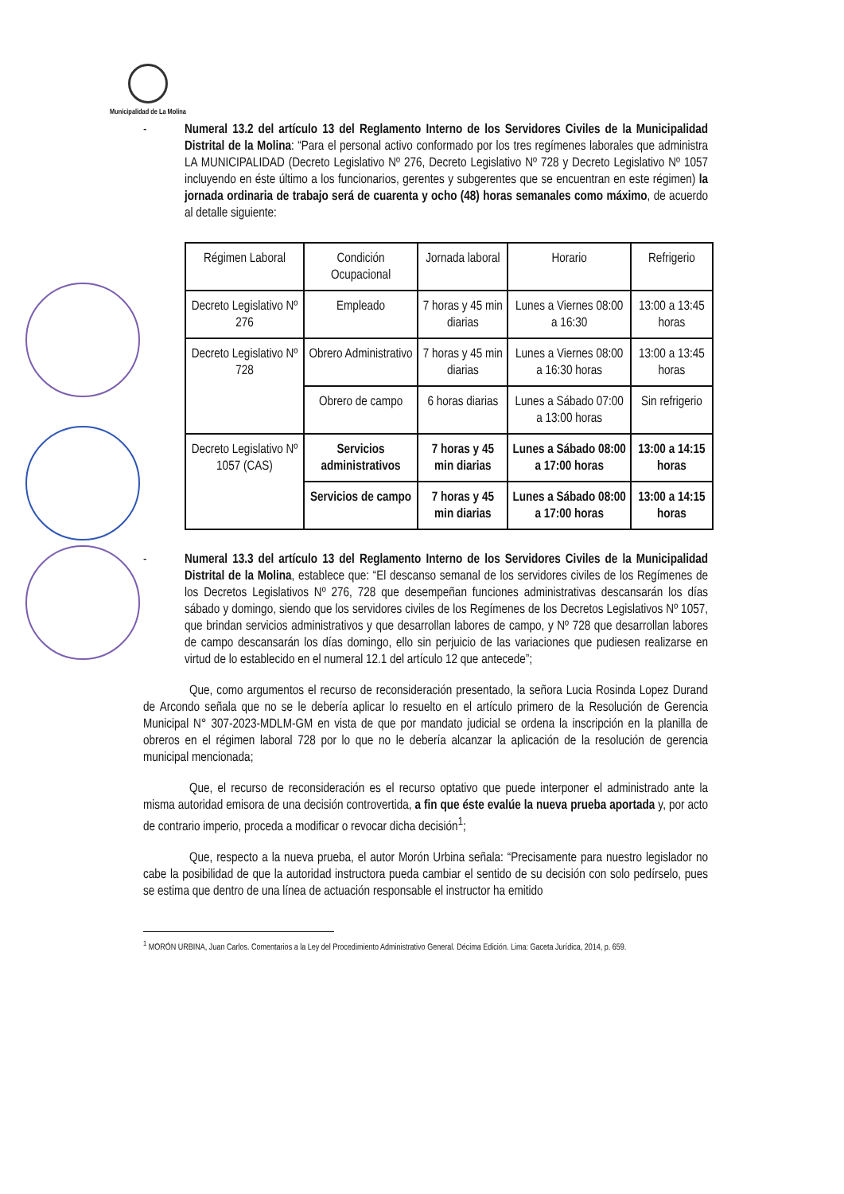Municipalidad de La Molina
- Numeral 13.2 del artículo 13 del Reglamento Interno de los Servidores Civiles de la Municipalidad Distrital de la Molina: “Para el personal activo conformado por los tres regímenes laborales que administra LA MUNICIPALIDAD (Decreto Legislativo Nº 276, Decreto Legislativo Nº 728 y Decreto Legislativo Nº 1057 incluyendo en éste último a los funcionarios, gerentes y subgerentes que se encuentran en este régimen) la jornada ordinaria de trabajo será de cuarenta y ocho (48) horas semanales como máximo, de acuerdo al detalle siguiente:
| Régimen Laboral | Condición Ocupacional | Jornada laboral | Horario | Refrigerio |
| Decreto Legislativo Nº 276 | Empleado | 7 horas y 45 min diarias | Lunes a Viernes 08:00 a 16:30 | 13:00 a 13:45 horas |
| Decreto Legislativo Nº 728 | Obrero Administrativo | 7 horas y 45 min diarias | Lunes a Viernes 08:00 a 16:30 horas | 13:00 a 13:45 horas |
| | Obrero de campo | 6 horas diarias | Lunes a Sábado 07:00 a 13:00 horas | Sin refrigerio |
| Decreto Legislativo Nº 1057 (CAS) | Servicios administrativos | 7 horas y 45 min diarias | Lunes a Sábado 08:00 a 17:00 horas | 13:00 a 14:15 horas |
| | Servicios de campo | 7 horas y 45 min diarias | Lunes a Sábado 08:00 a 17:00 horas | 13:00 a 14:15 horas |
- Numeral 13.3 del artículo 13 del Reglamento Interno de los Servidores Civiles de la Municipalidad Distrital de la Molina, establece que: “El descanso semanal de los servidores civiles de los Regímenes de los Decretos Legislativos Nº 276, 728 que desempeñan funciones administrativas descansarán los días sábado y domingo, siendo que los servidores civiles de los Regímenes de los Decretos Legislativos Nº 1057, que brindan servicios administrativos y que desarrollan labores de campo, y Nº 728 que desarrollan labores de campo descansarán los días domingo, ello sin perjuicio de las variaciones que pudiesen realizarse en virtud de lo establecido en el numeral 12.1 del artículo 12 que antecede”;
Que, como argumentos el recurso de reconsideración presentado, la señora Lucia Rosinda Lopez Durand de Arcondo señala que no se le debería aplicar lo resuelto en el artículo primero de la Resolución de Gerencia Municipal N° 307-2023-MDLM-GM en vista de que por mandato judicial se ordena la inscripción en la planilla de obreros en el régimen laboral 728 por lo que no le debería alcanzar la aplicación de la resolución de gerencia municipal mencionada;
Que, el recurso de reconsideración es el recurso optativo que puede interponer el administrado ante la misma autoridad emisora de una decisión controvertida, a fin que éste evalúe la nueva prueba aportada y, por acto de contrario imperio, proceda a modificar o revocar dicha decisión<sup>1</sup>;
Que, respecto a la nueva prueba, el autor Morón Urbina señala: “Precisamente para nuestro legislador no cabe la posibilidad de que la autoridad instructora pueda cambiar el sentido de su decisión con solo pedírselo, pues se estima que dentro de una línea de actuación responsable el instructor ha emitido
<sup>1</sup> MORÓN URBINA, Juan Carlos. Comentarios a la Ley del Procedimiento Administrativo General. Décima Edición. Lima: Gaceta Jurídica, 2014, p. 659.